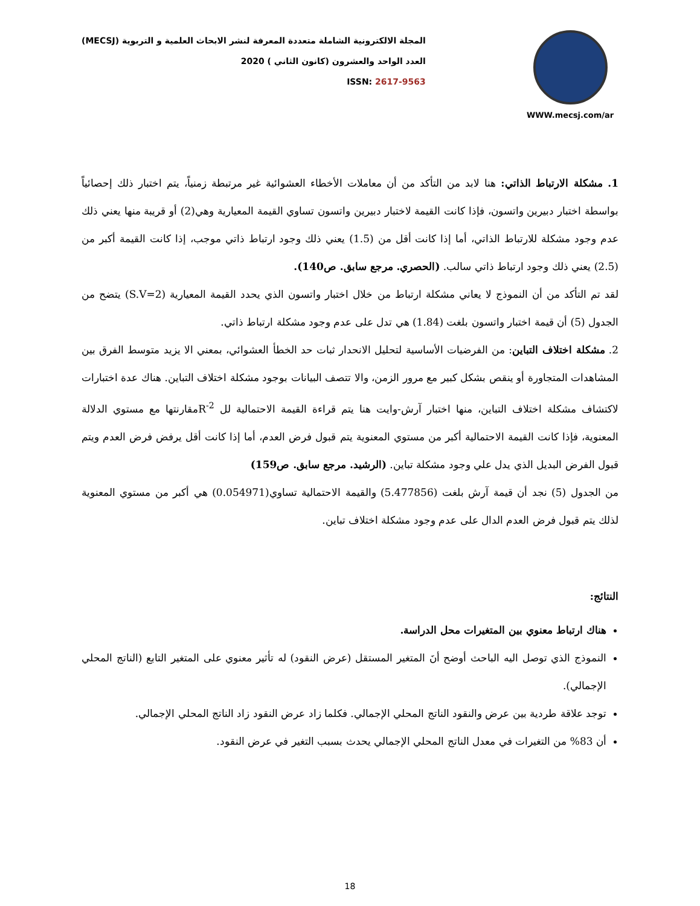المجلة الالكترونية الشاملة متعددة المعرفة لنشر الابحاث العلمية و التربوية (MECSJ)
العدد الواحد والعشرون (كانون الثاني ) 2020
ISSN: 2617-9563
WWW.mecsj.com/ar
1. مشكلة الارتباط الذاتي: هنا لابد من التأكد من أن معاملات الأخطاء العشوائية غير مرتبطة زمنياً، يتم اختبار ذلك إحصائياً بواسطة اختبار دبيرين واتسون، فإذا كانت القيمة لاختبار دبيرين واتسون تساوي القيمة المعيارية وهي(2) أو قريبة منها يعني ذلك عدم وجود مشكلة للارتباط الذاتي، أما إذا كانت أقل من (1.5) يعني ذلك وجود ارتباط ذاتي موجب، إذا كانت القيمة أكبر من (2.5) يعني ذلك وجود ارتباط ذاتي سالب. (الحصري. مرجع سابق. ص140).
لقد تم التأكد من أن النموذج لا يعاني مشكلة ارتباط من خلال اختبار واتسون الذي يحدد القيمة المعيارية (S.V=2) يتضح من الجدول (5) أن قيمة اختبار واتسون بلغت (1.84) هي تدل على عدم وجود مشكلة ارتباط ذاتي.
2. مشكلة اختلاف التباين: من الفرضيات الأساسية لتحليل الانحدار ثبات حد الخطأ العشوائي، بمعني الا يزيد متوسط الفرق بين المشاهدات المتجاورة أو ينقص بشكل كبير مع مرور الزمن، والا تتصف البيانات بوجود مشكلة اختلاف التباين. هناك عدة اختبارات لاكتشاف مشكلة اختلاف التباين، منها اختبار آرش-وايت هنا يتم قراءة القيمة الاحتمالية لل R<sup>-2</sup>مقارنتها مع مستوي الدلالة المعنوية، فإذا كانت القيمة الاحتمالية أكبر من مستوي المعنوية يتم قبول فرض العدم، أما إذا كانت أقل يرفض فرض العدم ويتم قبول الفرض البديل الذي يدل علي وجود مشكلة تباين. (الرشيد. مرجع سابق. ص159)
من الجدول (5) نجد أن قيمة آرش بلغت (5.477856) والقيمة الاحتمالية تساوي(0.054971) هي أكبر من مستوي المعنوية لذلك يتم قبول فرض العدم الدال على عدم وجود مشكلة اختلاف تباين.
النتائج:
هناك ارتباط معنوي بين المتغيرات محل الدراسة.
النموذج الذي توصل اليه الباحث أوضح أنَ المتغير المستقل (عرض النقود) له تأثير معنوي على المتغير التابع (الناتج المحلي الإجمالي).
توجد علاقة طردية بين عرض والنقود الناتج المحلي الإجمالي. فكلما زاد عرض النقود زاد الناتج المحلي الإجمالي.
أن 83% من التغيرات في معدل الناتج المحلي الإجمالي يحدث بسبب التغير في عرض النقود.
18